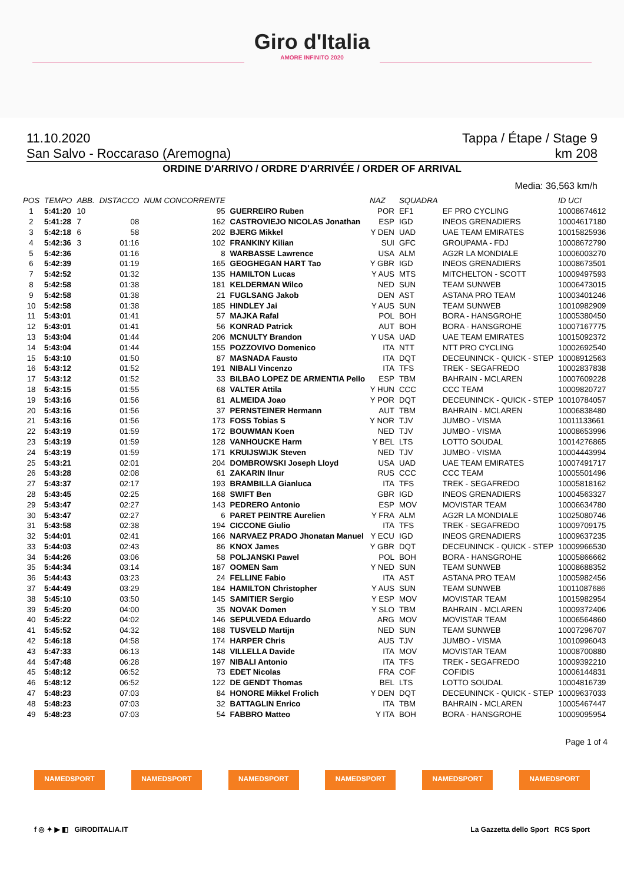Giro d'Italia
AMORE INFINITO 2020
11.10.2020
San Salvo - Roccaraso (Aremogna) Tappa / Étape / Stage 9
km 208
ORDINE D'ARRIVO / ORDRE D'ARRIVÉE / ORDER OF ARRIVAL
Media: 36,563 km/h
| POS | TEMPO | ABB. | DISTACCO | NUM CONCORRENTE | | NAZ | SQUADRA | | ID UCI |
| --- | --- | --- | --- | --- | --- | --- | --- | --- | --- |
| 1 | 5:41:20 | 10 | | 95 | GUERREIRO Ruben | POR | EF1 | EF PRO CYCLING | 10008674612 |
| 2 | 5:41:28 | 7 | 08 | 162 | CASTROVIEJO NICOLAS Jonathan | ESP | IGD | INEOS GRENADIERS | 10004617180 |
| 3 | 5:42:18 | 6 | 58 | 202 | BJERG Mikkel | Y DEN | UAD | UAE TEAM EMIRATES | 10015825936 |
| 4 | 5:42:36 | 3 | 01:16 | 102 | FRANKINY Kilian | SUI | GFC | GROUPAMA - FDJ | 10008672790 |
| 5 | 5:42:36 | | 01:16 | 8 | WARBASSE Lawrence | USA | ALM | AG2R LA MONDIALE | 10006003270 |
| 6 | 5:42:39 | | 01:19 | 165 | GEOGHEGAN HART Tao | Y GBR | IGD | INEOS GRENADIERS | 10008673501 |
| 7 | 5:42:52 | | 01:32 | 135 | HAMILTON Lucas | Y AUS | MTS | MITCHELTON - SCOTT | 10009497593 |
| 8 | 5:42:58 | | 01:38 | 181 | KELDERMAN Wilco | NED | SUN | TEAM SUNWEB | 10006473015 |
| 9 | 5:42:58 | | 01:38 | 21 | FUGLSANG Jakob | DEN | AST | ASTANA PRO TEAM | 10003401246 |
| 10 | 5:42:58 | | 01:38 | 185 | HINDLEY Jai | Y AUS | SUN | TEAM SUNWEB | 10010982909 |
| 11 | 5:43:01 | | 01:41 | 57 | MAJKA Rafal | POL | BOH | BORA - HANSGROHE | 10005380450 |
| 12 | 5:43:01 | | 01:41 | 56 | KONRAD Patrick | AUT | BOH | BORA - HANSGROHE | 10007167775 |
| 13 | 5:43:04 | | 01:44 | 206 | MCNULTY Brandon | Y USA | UAD | UAE TEAM EMIRATES | 10015092372 |
| 14 | 5:43:04 | | 01:44 | 155 | POZZOVIVO Domenico | ITA | NTT | NTT PRO CYCLING | 10002692540 |
| 15 | 5:43:10 | | 01:50 | 87 | MASNADA Fausto | ITA | DQT | DECEUNINCK - QUICK - STEP | 10008912563 |
| 16 | 5:43:12 | | 01:52 | 191 | NIBALI Vincenzo | ITA | TFS | TREK - SEGAFREDO | 10002837838 |
| 17 | 5:43:12 | | 01:52 | 33 | BILBAO LOPEZ DE ARMENTIA Pello | ESP | TBM | BAHRAIN - MCLAREN | 10007609228 |
| 18 | 5:43:15 | | 01:55 | 68 | VALTER Attila | Y HUN | CCC | CCC TEAM | 10009820727 |
| 19 | 5:43:16 | | 01:56 | 81 | ALMEIDA Joao | Y POR | DQT | DECEUNINCK - QUICK - STEP | 10010784057 |
| 20 | 5:43:16 | | 01:56 | 37 | PERNSTEINER Hermann | AUT | TBM | BAHRAIN - MCLAREN | 10006838480 |
| 21 | 5:43:16 | | 01:56 | 173 | FOSS Tobias S | Y NOR | TJV | JUMBO - VISMA | 10011133661 |
| 22 | 5:43:19 | | 01:59 | 172 | BOUWMAN Koen | NED | TJV | JUMBO - VISMA | 10008653996 |
| 23 | 5:43:19 | | 01:59 | 128 | VANHOUCKE Harm | Y BEL | LTS | LOTTO SOUDAL | 10014276865 |
| 24 | 5:43:19 | | 01:59 | 171 | KRUIJSWIJK Steven | NED | TJV | JUMBO - VISMA | 10004443994 |
| 25 | 5:43:21 | | 02:01 | 204 | DOMBROWSKI Joseph Lloyd | USA | UAD | UAE TEAM EMIRATES | 10007491717 |
| 26 | 5:43:28 | | 02:08 | 61 | ZAKARIN Ilnur | RUS | CCC | CCC TEAM | 10005501496 |
| 27 | 5:43:37 | | 02:17 | 193 | BRAMBILLA Gianluca | ITA | TFS | TREK - SEGAFREDO | 10005818162 |
| 28 | 5:43:45 | | 02:25 | 168 | SWIFT Ben | GBR | IGD | INEOS GRENADIERS | 10004563327 |
| 29 | 5:43:47 | | 02:27 | 143 | PEDRERO Antonio | ESP | MOV | MOVISTAR TEAM | 10006634780 |
| 30 | 5:43:47 | | 02:27 | 6 | PARET PEINTRE Aurelien | Y FRA | ALM | AG2R LA MONDIALE | 10025080746 |
| 31 | 5:43:58 | | 02:38 | 194 | CICCONE Giulio | ITA | TFS | TREK - SEGAFREDO | 10009709175 |
| 32 | 5:44:01 | | 02:41 | 166 | NARVAEZ PRADO Jhonatan Manuel | Y ECU | IGD | INEOS GRENADIERS | 10009637235 |
| 33 | 5:44:03 | | 02:43 | 86 | KNOX James | Y GBR | DQT | DECEUNINCK - QUICK - STEP | 10009966530 |
| 34 | 5:44:26 | | 03:06 | 58 | POLJANSKI Pawel | POL | BOH | BORA - HANSGROHE | 10005866662 |
| 35 | 5:44:34 | | 03:14 | 187 | OOMEN Sam | Y NED | SUN | TEAM SUNWEB | 10008688352 |
| 36 | 5:44:43 | | 03:23 | 24 | FELLINE Fabio | ITA | AST | ASTANA PRO TEAM | 10005982456 |
| 37 | 5:44:49 | | 03:29 | 184 | HAMILTON Christopher | Y AUS | SUN | TEAM SUNWEB | 10011087686 |
| 38 | 5:45:10 | | 03:50 | 145 | SAMITIER Sergio | Y ESP | MOV | MOVISTAR TEAM | 10015982954 |
| 39 | 5:45:20 | | 04:00 | 35 | NOVAK Domen | Y SLO | TBM | BAHRAIN - MCLAREN | 10009372406 |
| 40 | 5:45:22 | | 04:02 | 146 | SEPULVEDA Eduardo | ARG | MOV | MOVISTAR TEAM | 10006564860 |
| 41 | 5:45:52 | | 04:32 | 188 | TUSVELD Martijn | NED | SUN | TEAM SUNWEB | 10007296707 |
| 42 | 5:46:18 | | 04:58 | 174 | HARPER Chris | AUS | TJV | JUMBO - VISMA | 10010996043 |
| 43 | 5:47:33 | | 06:13 | 148 | VILLELLA Davide | ITA | MOV | MOVISTAR TEAM | 10008700880 |
| 44 | 5:47:48 | | 06:28 | 197 | NIBALI Antonio | ITA | TFS | TREK - SEGAFREDO | 10009392210 |
| 45 | 5:48:12 | | 06:52 | 73 | EDET Nicolas | FRA | COF | COFIDIS | 10006144831 |
| 46 | 5:48:12 | | 06:52 | 122 | DE GENDT Thomas | BEL | LTS | LOTTO SOUDAL | 10004816739 |
| 47 | 5:48:23 | | 07:03 | 84 | HONORE Mikkel Frolich | Y DEN | DQT | DECEUNINCK - QUICK - STEP | 10009637033 |
| 48 | 5:48:23 | | 07:03 | 32 | BATTAGLIN Enrico | ITA | TBM | BAHRAIN - MCLAREN | 10005467447 |
| 49 | 5:48:23 | | 07:03 | 54 | FABBRO Matteo | Y ITA | BOH | BORA - HANSGROHE | 10009095954 |
Page 1 of 4
NAMEDSPORT NAMEDSPORT NAMEDSPORT NAMEDSPORT NAMEDSPORT NAMEDSPORT
f ◎ ✦ ▶ ◧ GIRODITALIA.IT La Gazzetta dello Sport RCS Sport